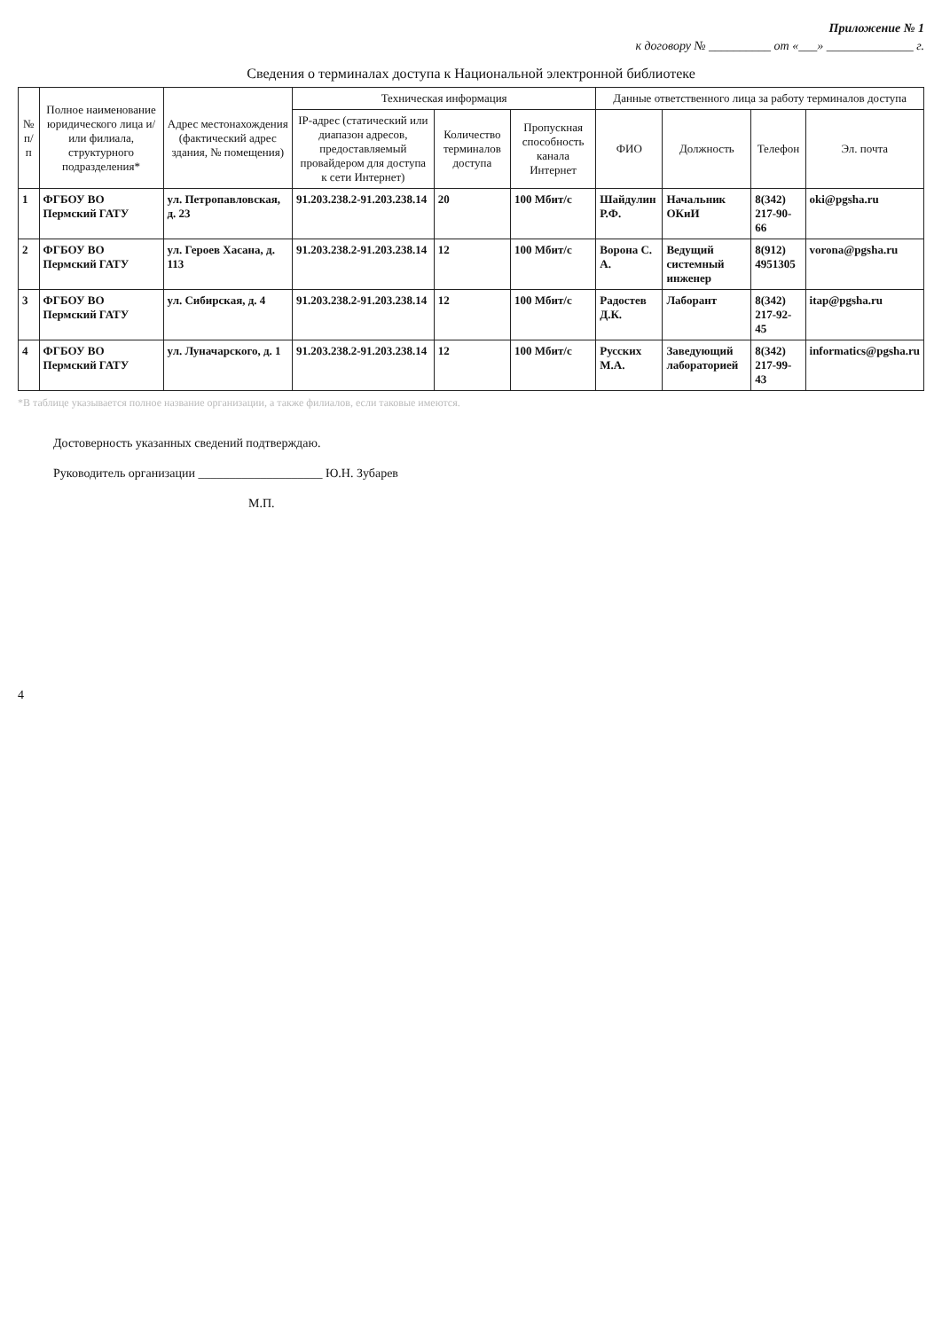Приложение № 1
к договору № __________ от «___» ______________ г.
Сведения о терминалах доступа к Национальной электронной библиотеке
| № п/п | Полное наименование юридического лица и/или филиала, структурного подразделения* | Адрес местонахождения (фактический адрес здания, № помещения) | Техническая информация | | | Данные ответственного лица за работу терминалов доступа | | | |
| --- | --- | --- | --- | --- | --- | --- | --- | --- | --- |
| | | | IP-адрес (статический или диапазон адресов, предоставляемый провайдером для доступа к сети Интернет) | Количество терминалов доступа | Пропускная способность канала Интернет | ФИО | Должность | Телефон | Эл. почта |
| 1 | ФГБОУ ВО Пермский ГАТУ | ул. Петропавловская, д. 23 | 91.203.238.2-91.203.238.14 | 20 | 100 Мбит/с | Шайдулин Р.Ф. | Начальник ОКиИ | 8(342) 217-90-66 | oki@pgsha.ru |
| 2 | ФГБОУ ВО Пермский ГАТУ | ул. Героев Хасана, д. 113 | 91.203.238.2-91.203.238.14 | 12 | 100 Мбит/с | Ворона С. А. | Ведущий системный инженер | 8(912) 4951305 | vorona@pgsha.ru |
| 3 | ФГБОУ ВО Пермский ГАТУ | ул. Сибирская, д. 4 | 91.203.238.2-91.203.238.14 | 12 | 100 Мбит/с | Радостев Д.К. | Лаборант | 8(342) 217-92-45 | itap@pgsha.ru |
| 4 | ФГБОУ ВО Пермский ГАТУ | ул. Луначарского, д. 1 | 91.203.238.2-91.203.238.14 | 12 | 100 Мбит/с | Русских М.А. | Заведующий лабораторией | 8(342) 217-99-43 | informatics@pgsha.ru |
*В таблице указывается полное название организации, а также филиалов, если таковые имеются.
Достоверность указанных сведений подтверждаю.
Руководитель организации ____________________ Ю.Н. Зубарев
М.П.
4